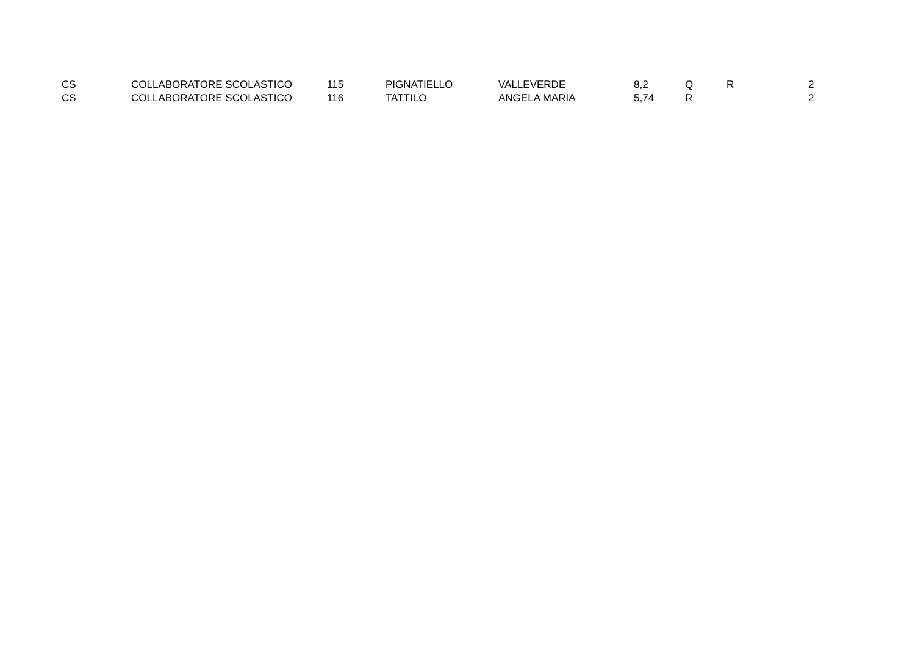| | CS | COLLABORATORE SCOLASTICO | 115 | PIGNATIELLO | VALLEVERDE | 8,2 | Q | R | 2 |
| | CS | COLLABORATORE SCOLASTICO | 116 | TATTILO | ANGELA MARIA | 5,74 | R | | 2 |